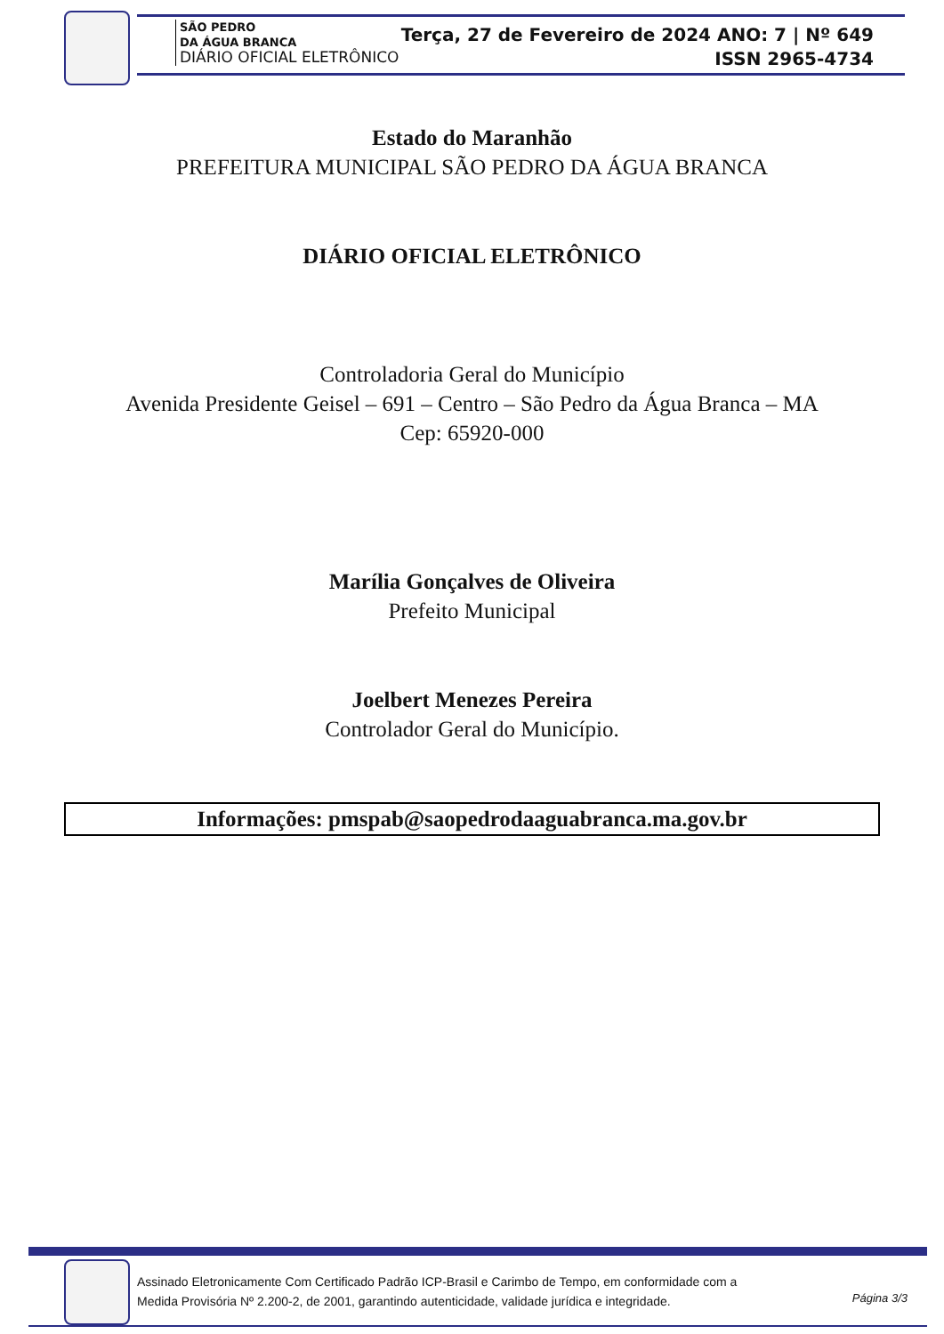SÃO PEDRO
DA ÁGUA BRANCA
DIÁRIO OFICIAL ELETRÔNICO
Terça, 27 de Fevereiro de 2024 ANO: 7 | Nº 649
ISSN 2965-4734
Estado do Maranhão
PREFEITURA MUNICIPAL SÃO PEDRO DA ÁGUA BRANCA
DIÁRIO OFICIAL ELETRÔNICO
Controladoria Geral do Município
Avenida Presidente Geisel – 691 – Centro – São Pedro da Água Branca – MA
Cep: 65920-000
Marília Gonçalves de Oliveira
Prefeito Municipal
Joelbert Menezes Pereira
Controlador Geral do Município.
Informações: pmspab@saopedrodaaguabranca.ma.gov.br
Assinado Eletronicamente Com Certificado Padrão ICP-Brasil e Carimbo de Tempo, em conformidade com a
Medida Provisória Nº 2.200-2, de 2001, garantindo autenticidade, validade jurídica e integridade.
Página 3/3